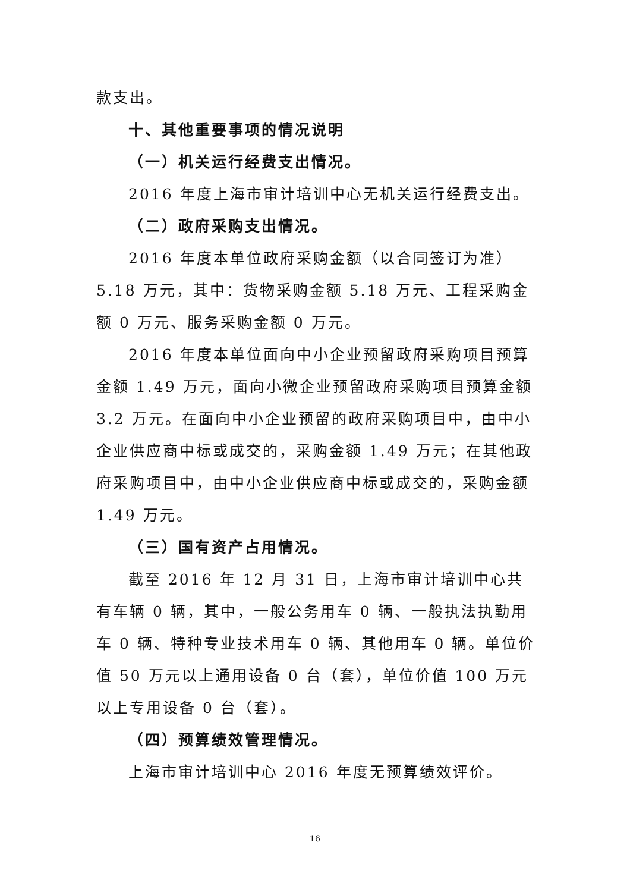款支出。
十、其他重要事项的情况说明
（一）机关运行经费支出情况。
2016 年度上海市审计培训中心无机关运行经费支出。
（二）政府采购支出情况。
2016 年度本单位政府采购金额（以合同签订为准）5.18 万元，其中：货物采购金额 5.18 万元、工程采购金额 0 万元、服务采购金额 0 万元。
2016 年度本单位面向中小企业预留政府采购项目预算金额 1.49 万元，面向小微企业预留政府采购项目预算金额 3.2 万元。在面向中小企业预留的政府采购项目中，由中小企业供应商中标或成交的，采购金额 1.49 万元；在其他政府采购项目中，由中小企业供应商中标或成交的，采购金额 1.49 万元。
（三）国有资产占用情况。
截至 2016 年 12 月 31 日，上海市审计培训中心共有车辆 0 辆，其中，一般公务用车 0 辆、一般执法执勤用车 0 辆、特种专业技术用车 0 辆、其他用车 0 辆。单位价值 50 万元以上通用设备 0 台（套），单位价值 100 万元以上专用设备 0 台（套）。
（四）预算绩效管理情况。
上海市审计培训中心 2016 年度无预算绩效评价。
16